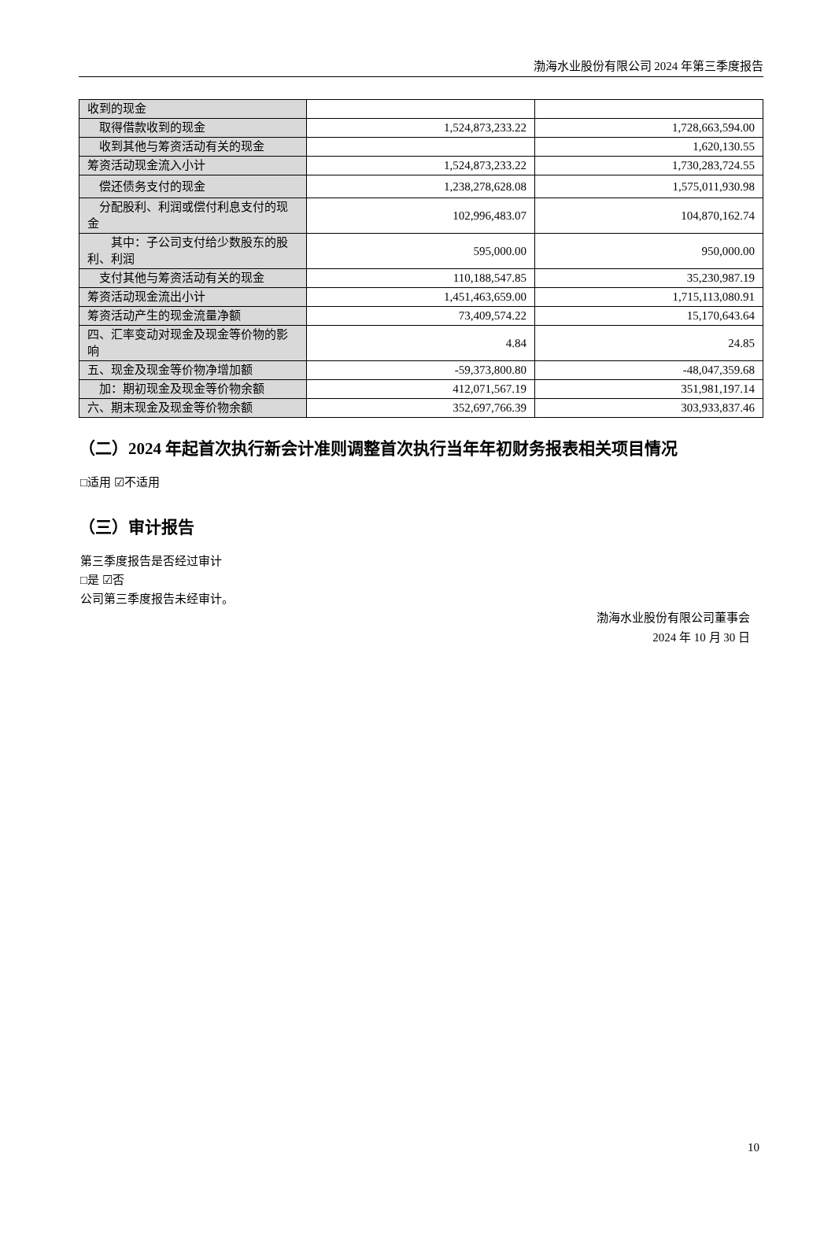渤海水业股份有限公司 2024 年第三季度报告
| 收到的现金 | | |
| 取得借款收到的现金 | 1,524,873,233.22 | 1,728,663,594.00 |
| 收到其他与筹资活动有关的现金 | | 1,620,130.55 |
| 筹资活动现金流入小计 | 1,524,873,233.22 | 1,730,283,724.55 |
| 偿还债务支付的现金 | 1,238,278,628.08 | 1,575,011,930.98 |
| 分配股利、利润或偿付利息支付的现金 | 102,996,483.07 | 104,870,162.74 |
| 其中：子公司支付给少数股东的股利、利润 | 595,000.00 | 950,000.00 |
| 支付其他与筹资活动有关的现金 | 110,188,547.85 | 35,230,987.19 |
| 筹资活动现金流出小计 | 1,451,463,659.00 | 1,715,113,080.91 |
| 筹资活动产生的现金流量净额 | 73,409,574.22 | 15,170,643.64 |
| 四、汇率变动对现金及现金等价物的影响 | 4.84 | 24.85 |
| 五、现金及现金等价物净增加额 | -59,373,800.80 | -48,047,359.68 |
| 加：期初现金及现金等价物余额 | 412,071,567.19 | 351,981,197.14 |
| 六、期末现金及现金等价物余额 | 352,697,766.39 | 303,933,837.46 |
（二）2024 年起首次执行新会计准则调整首次执行当年年初财务报表相关项目情况
□适用 ☑不适用
（三）审计报告
第三季度报告是否经过审计
□是 ☑否
公司第三季度报告未经审计。
渤海水业股份有限公司董事会
2024 年 10 月 30 日
10